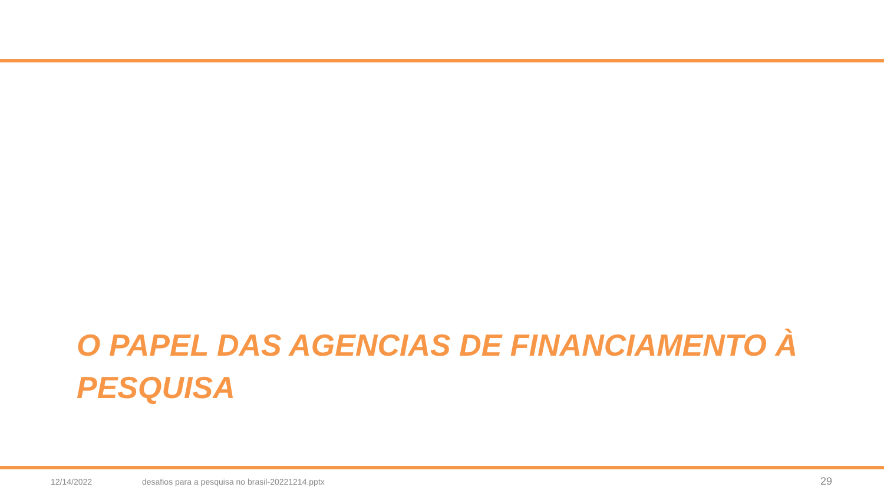O PAPEL DAS AGENCIAS DE FINANCIAMENTO À PESQUISA
12/14/2022 desafios para a pesquisa no brasil-20221214.pptx 29